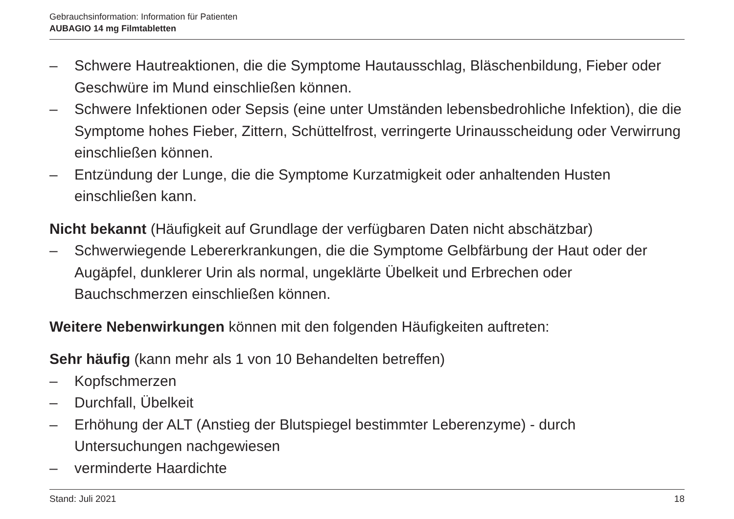Gebrauchsinformation: Information für Patienten
AUBAGIO 14 mg Filmtabletten
– Schwere Hautreaktionen, die die Symptome Hautausschlag, Bläschenbildung, Fieber oder Geschwüre im Mund einschließen können.
– Schwere Infektionen oder Sepsis (eine unter Umständen lebensbedrohliche Infektion), die die Symptome hohes Fieber, Zittern, Schüttelfrost, verringerte Urinausscheidung oder Verwirrung einschließen können.
– Entzündung der Lunge, die die Symptome Kurzatmigkeit oder anhaltenden Husten einschließen kann.
Nicht bekannt (Häufigkeit auf Grundlage der verfügbaren Daten nicht abschätzbar)
– Schwerwiegende Lebererkrankungen, die die Symptome Gelbfärbung der Haut oder der Augäpfel, dunklerer Urin als normal, ungeklärte Übelkeit und Erbrechen oder Bauchschmerzen einschließen können.
Weitere Nebenwirkungen können mit den folgenden Häufigkeiten auftreten:
Sehr häufig (kann mehr als 1 von 10 Behandelten betreffen)
– Kopfschmerzen
– Durchfall, Übelkeit
– Erhöhung der ALT (Anstieg der Blutspiegel bestimmter Leberenzyme) - durch Untersuchungen nachgewiesen
– verminderte Haardichte
Stand: Juli 2021 18